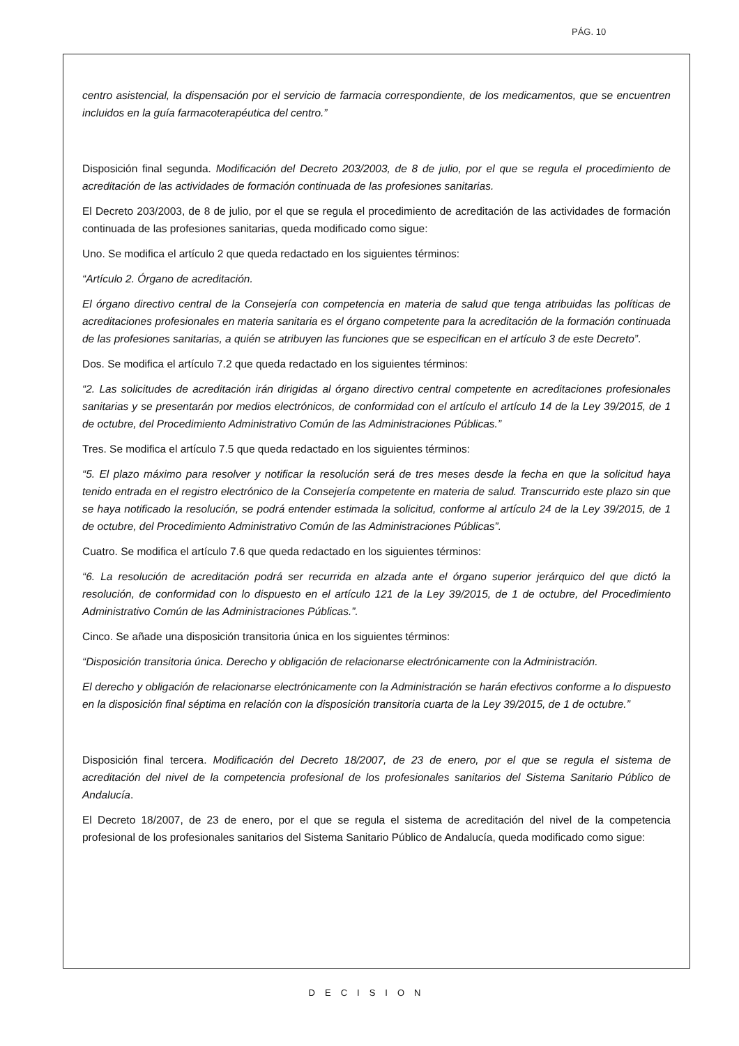PÁG. 10
centro asistencial, la dispensación por el servicio de farmacia correspondiente, de los medicamentos, que se encuentren incluidos en la guía farmacoterapéutica del centro.”
Disposición final segunda. Modificación del Decreto 203/2003, de 8 de julio, por el que se regula el procedimiento de acreditación de las actividades de formación continuada de las profesiones sanitarias.
El Decreto 203/2003, de 8 de julio, por el que se regula el procedimiento de acreditación de las actividades de formación continuada de las profesiones sanitarias, queda modificado como sigue:
Uno. Se modifica el artículo 2 que queda redactado en los siguientes términos:
“Artículo 2. Órgano de acreditación.
El órgano directivo central de la Consejería con competencia en materia de salud que tenga atribuidas las políticas de acreditaciones profesionales en materia sanitaria es el órgano competente para la acreditación de la formación continuada de las profesiones sanitarias, a quién se atribuyen las funciones que se especifican en el artículo 3 de este Decreto”.
Dos. Se modifica el artículo 7.2 que queda redactado en los siguientes términos:
“2. Las solicitudes de acreditación irán dirigidas al órgano directivo central competente en acreditaciones profesionales sanitarias y se presentarán por medios electrónicos, de conformidad con el artículo el artículo 14 de la Ley 39/2015, de 1 de octubre, del Procedimiento Administrativo Común de las Administraciones Públicas.”
Tres. Se modifica el artículo 7.5 que queda redactado en los siguientes términos:
“5. El plazo máximo para resolver y notificar la resolución será de tres meses desde la fecha en que la solicitud haya tenido entrada en el registro electrónico de la Consejería competente en materia de salud. Transcurrido este plazo sin que se haya notificado la resolución, se podrá entender estimada la solicitud, conforme al artículo 24 de la Ley 39/2015, de 1 de octubre, del Procedimiento Administrativo Común de las Administraciones Públicas”.
Cuatro. Se modifica el artículo 7.6 que queda redactado en los siguientes términos:
“6. La resolución de acreditación podrá ser recurrida en alzada ante el órgano superior jerárquico del que dictó la resolución, de conformidad con lo dispuesto en el artículo 121 de la Ley 39/2015, de 1 de octubre, del Procedimiento Administrativo Común de las Administraciones Públicas.”.
Cinco. Se añade una disposición transitoria única en los siguientes términos:
“Disposición transitoria única. Derecho y obligación de relacionarse electrónicamente con la Administración.
El derecho y obligación de relacionarse electrónicamente con la Administración se harán efectivos conforme a lo dispuesto en la disposición final séptima en relación con la disposición transitoria cuarta de la Ley 39/2015, de 1 de octubre.”
Disposición final tercera. Modificación del Decreto 18/2007, de 23 de enero, por el que se regula el sistema de acreditación del nivel de la competencia profesional de los profesionales sanitarios del Sistema Sanitario Público de Andalucía.
El Decreto 18/2007, de 23 de enero, por el que se regula el sistema de acreditación del nivel de la competencia profesional de los profesionales sanitarios del Sistema Sanitario Público de Andalucía, queda modificado como sigue:
DECISION